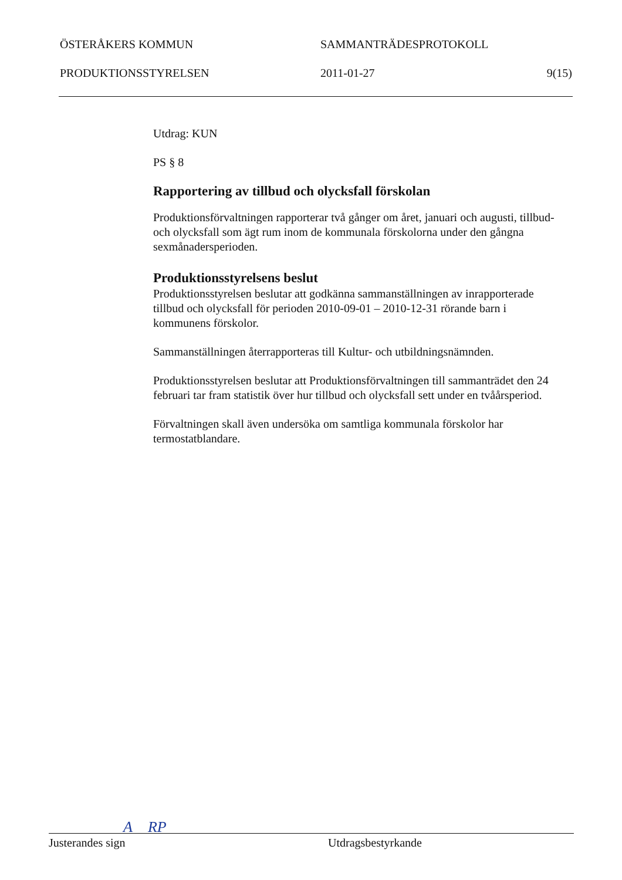ÖSTERÅKERS KOMMUN SAMMANTRÄDESPROTOKOLL
PRODUKTIONSSTYRELSEN 2011-01-27 9(15)
Utdrag: KUN
PS § 8
Rapportering av tillbud och olycksfall förskolan
Produktionsförvaltningen rapporterar två gånger om året, januari och augusti, tillbud- och olycksfall som ägt rum inom de kommunala förskolorna under den gångna sexmånadersperioden.
Produktionsstyrelsens beslut
Produktionsstyrelsen beslutar att godkänna sammanställningen av inrapporterade tillbud och olycksfall för perioden 2010-09-01 – 2010-12-31 rörande barn i kommunens förskolor.
Sammanställningen återrapporteras till Kultur- och utbildningsnämnden.
Produktionsstyrelsen beslutar att Produktionsförvaltningen till sammanträdet den 24 februari tar fram statistik över hur tillbud och olycksfall sett under en tvåårsperiod.
Förvaltningen skall även undersöka om samtliga kommunala förskolor har termostatblandare.
A RP
Justerandes sign Utdragsbestyrkande